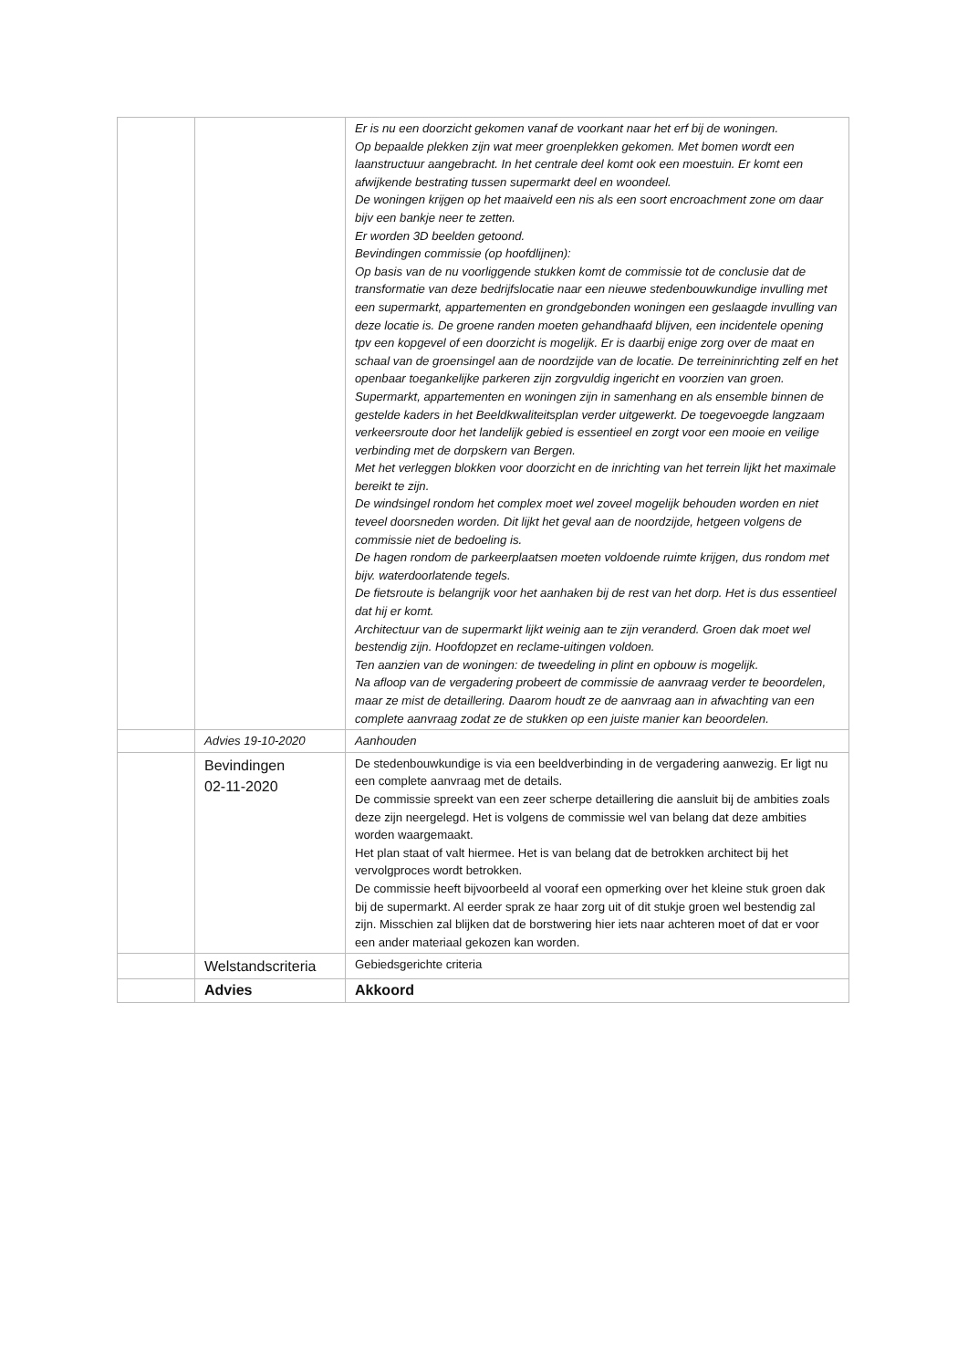| | | Er is nu een doorzicht gekomen vanaf de voorkant naar het erf bij de woningen. Op bepaalde plekken zijn wat meer groenplekken gekomen. Met bomen wordt een laanstructuur aangebracht. In het centrale deel komt ook een moestuin. Er komt een afwijkende bestrating tussen supermarkt deel en woondeel. De woningen krijgen op het maaiveld een nis als een soort encroachment zone om daar bijv een bankje neer te zetten. Er worden 3D beelden getoond. Bevindingen commissie (op hoofdlijnen): Op basis van de nu voorliggende stukken komt de commissie tot de conclusie dat de transformatie van deze bedrijfslocatie naar een nieuwe stedenbouwkundige invulling met een supermarkt, appartementen en grondgebonden woningen een geslaagde invulling van deze locatie is. De groene randen moeten gehandhaafd blijven, een incidentele opening tpv een kopgevel of een doorzicht is mogelijk. Er is daarbij enige zorg over de maat en schaal van de groensingel aan de noordzijde van de locatie. De terreininrichting zelf en het openbaar toegankelijke parkeren zijn zorgvuldig ingericht en voorzien van groen. Supermarkt, appartementen en woningen zijn in samenhang en als ensemble binnen de gestelde kaders in het Beeldkwaliteitsplan verder uitgewerkt. De toegevoegde langzaam verkeersroute door het landelijk gebied is essentieel en zorgt voor een mooie en veilige verbinding met de dorpskern van Bergen. Met het verleggen blokken voor doorzicht en de inrichting van het terrein lijkt het maximale bereikt te zijn. De windsingel rondom het complex moet wel zoveel mogelijk behouden worden en niet teveel doorsneden worden. Dit lijkt het geval aan de noordzijde, hetgeen volgens de commissie niet de bedoeling is. De hagen rondom de parkeerplaatsen moeten voldoende ruimte krijgen, dus rondom met bijv. waterdoorlatende tegels. De fietsroute is belangrijk voor het aanhaken bij de rest van het dorp. Het is dus essentieel dat hij er komt. Architectuur van de supermarkt lijkt weinig aan te zijn veranderd. Groen dak moet wel bestendig zijn. Hoofdopzet en reclame-uitingen voldoen. Ten aanzien van de woningen: de tweedeling in plint en opbouw is mogelijk. Na afloop van de vergadering probeert de commissie de aanvraag verder te beoordelen, maar ze mist de detaillering. Daarom houdt ze de aanvraag aan in afwachting van een complete aanvraag zodat ze de stukken op een juiste manier kan beoordelen. |
| | Advies 19-10-2020 | Aanhouden |
| | Bevindingen 02-11-2020 | De stedenbouwkundige is via een beeldverbinding in de vergadering aanwezig. Er ligt nu een complete aanvraag met de details. De commissie spreekt van een zeer scherpe detaillering die aansluit bij de ambities zoals deze zijn neergelegd. Het is volgens de commissie wel van belang dat deze ambities worden waargemaakt. Het plan staat of valt hiermee. Het is van belang dat de betrokken architect bij het vervolgproces wordt betrokken. De commissie heeft bijvoorbeeld al vooraf een opmerking over het kleine stuk groen dak bij de supermarkt. Al eerder sprak ze haar zorg uit of dit stukje groen wel bestendig zal zijn. Misschien zal blijken dat de borstwering hier iets naar achteren moet of dat er voor een ander materiaal gekozen kan worden. |
| | Welstandscriteria | Gebiedsgerichte criteria |
| | Advies | Akkoord |